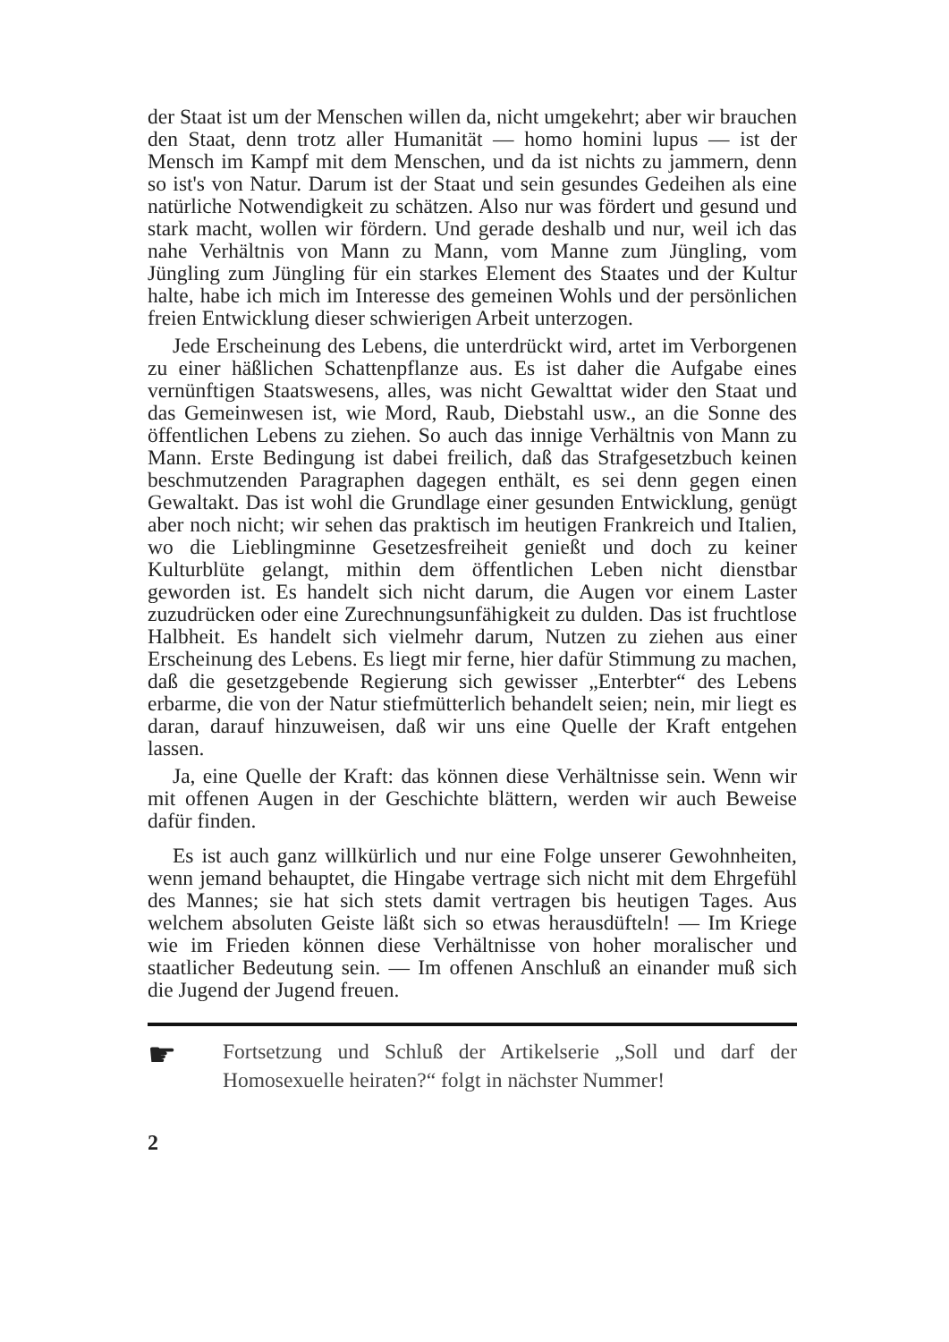der Staat ist um der Menschen willen da, nicht umgekehrt; aber wir brauchen den Staat, denn trotz aller Humanität — homo homini lupus — ist der Mensch im Kampf mit dem Menschen, und da ist nichts zu jammern, denn so ist's von Natur. Darum ist der Staat und sein gesundes Gedeihen als eine natürliche Notwendigkeit zu schätzen. Also nur was fördert und gesund und stark macht, wollen wir fördern. Und gerade deshalb und nur, weil ich das nahe Verhältnis von Mann zu Mann, vom Manne zum Jüngling, vom Jüngling zum Jüngling für ein starkes Element des Staates und der Kultur halte, habe ich mich im Interesse des gemeinen Wohls und der persönlichen freien Entwicklung dieser schwierigen Arbeit unterzogen.
Jede Erscheinung des Lebens, die unterdrückt wird, artet im Verborgenen zu einer häßlichen Schattenpflanze aus. Es ist daher die Aufgabe eines vernünftigen Staatswesens, alles, was nicht Gewalttat wider den Staat und das Gemeinwesen ist, wie Mord, Raub, Diebstahl usw., an die Sonne des öffentlichen Lebens zu ziehen. So auch das innige Verhältnis von Mann zu Mann. Erste Bedingung ist dabei freilich, daß das Strafgesetzbuch keinen beschmutzenden Paragraphen dagegen enthält, es sei denn gegen einen Gewaltakt. Das ist wohl die Grundlage einer gesunden Entwicklung, genügt aber noch nicht; wir sehen das praktisch im heutigen Frankreich und Italien, wo die Lieblingminne Gesetzesfreiheit genießt und doch zu keiner Kulturblüte gelangt, mithin dem öffentlichen Leben nicht dienstbar geworden ist. Es handelt sich nicht darum, die Augen vor einem Laster zuzudrücken oder eine Zurechnungsunfähigkeit zu dulden. Das ist fruchtlose Halbheit. Es handelt sich vielmehr darum, Nutzen zu ziehen aus einer Erscheinung des Lebens. Es liegt mir ferne, hier dafür Stimmung zu machen, daß die gesetzgebende Regierung sich gewisser „Enterbter“ des Lebens erbarme, die von der Natur stiefmütterlich behandelt seien; nein, mir liegt es daran, darauf hinzuweisen, daß wir uns eine Quelle der Kraft entgehen lassen.
Ja, eine Quelle der Kraft: das können diese Verhältnisse sein. Wenn wir mit offenen Augen in der Geschichte blättern, werden wir auch Beweise dafür finden.
Es ist auch ganz willkürlich und nur eine Folge unserer Gewohnheiten, wenn jemand behauptet, die Hingabe vertrage sich nicht mit dem Ehrgefühl des Mannes; sie hat sich stets damit vertragen bis heutigen Tages. Aus welchem absoluten Geiste läßt sich so etwas herausdüfteln! — Im Kriege wie im Frieden können diese Verhältnisse von hoher moralischer und staatlicher Bedeutung sein. — Im offenen Anschluß an einander muß sich die Jugend der Jugend freuen.
☛
Fortsetzung und Schluß der Artikelserie „Soll und darf der Homosexuelle heiraten?“ folgt in nächster Nummer!
2